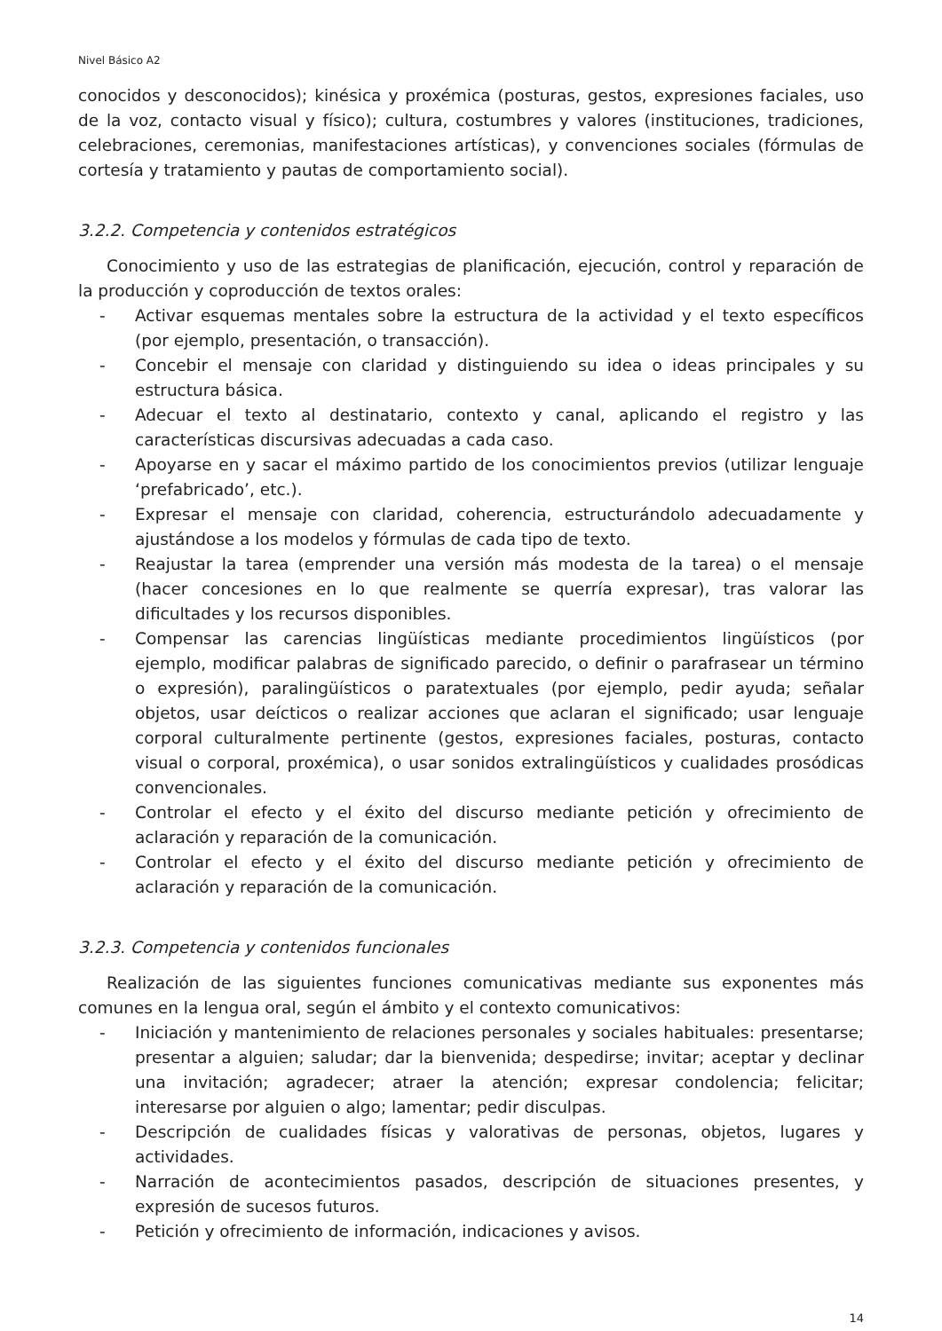Nivel Básico A2
conocidos y desconocidos); kinésica y proxémica (posturas, gestos, expresiones faciales, uso de la voz, contacto visual y físico); cultura, costumbres y valores (instituciones, tradiciones, celebraciones, ceremonias, manifestaciones artísticas), y convenciones sociales (fórmulas de cortesía y tratamiento y pautas de comportamiento social).
3.2.2. Competencia y contenidos estratégicos
Conocimiento y uso de las estrategias de planificación, ejecución, control y reparación de la producción y coproducción de textos orales:
- Activar esquemas mentales sobre la estructura de la actividad y el texto específicos (por ejemplo, presentación, o transacción).
- Concebir el mensaje con claridad y distinguiendo su idea o ideas principales y su estructura básica.
- Adecuar el texto al destinatario, contexto y canal, aplicando el registro y las características discursivas adecuadas a cada caso.
- Apoyarse en y sacar el máximo partido de los conocimientos previos (utilizar lenguaje ‘prefabricado’, etc.).
- Expresar el mensaje con claridad, coherencia, estructurándolo adecuadamente y ajustándose a los modelos y fórmulas de cada tipo de texto.
- Reajustar la tarea (emprender una versión más modesta de la tarea) o el mensaje (hacer concesiones en lo que realmente se querría expresar), tras valorar las dificultades y los recursos disponibles.
- Compensar las carencias lingüísticas mediante procedimientos lingüísticos (por ejemplo, modificar palabras de significado parecido, o definir o parafrasear un término o expresión), paralingüísticos o paratextuales (por ejemplo, pedir ayuda; señalar objetos, usar deícticos o realizar acciones que aclaran el significado; usar lenguaje corporal culturalmente pertinente (gestos, expresiones faciales, posturas, contacto visual o corporal, proxémica), o usar sonidos extralingüísticos y cualidades prosódicas convencionales.
- Controlar el efecto y el éxito del discurso mediante petición y ofrecimiento de aclaración y reparación de la comunicación.
- Controlar el efecto y el éxito del discurso mediante petición y ofrecimiento de aclaración y reparación de la comunicación.
3.2.3. Competencia y contenidos funcionales
Realización de las siguientes funciones comunicativas mediante sus exponentes más comunes en la lengua oral, según el ámbito y el contexto comunicativos:
- Iniciación y mantenimiento de relaciones personales y sociales habituales: presentarse; presentar a alguien; saludar; dar la bienvenida; despedirse; invitar; aceptar y declinar una invitación; agradecer; atraer la atención; expresar condolencia; felicitar; interesarse por alguien o algo; lamentar; pedir disculpas.
- Descripción de cualidades físicas y valorativas de personas, objetos, lugares y actividades.
- Narración de acontecimientos pasados, descripción de situaciones presentes, y expresión de sucesos futuros.
- Petición y ofrecimiento de información, indicaciones y avisos.
14